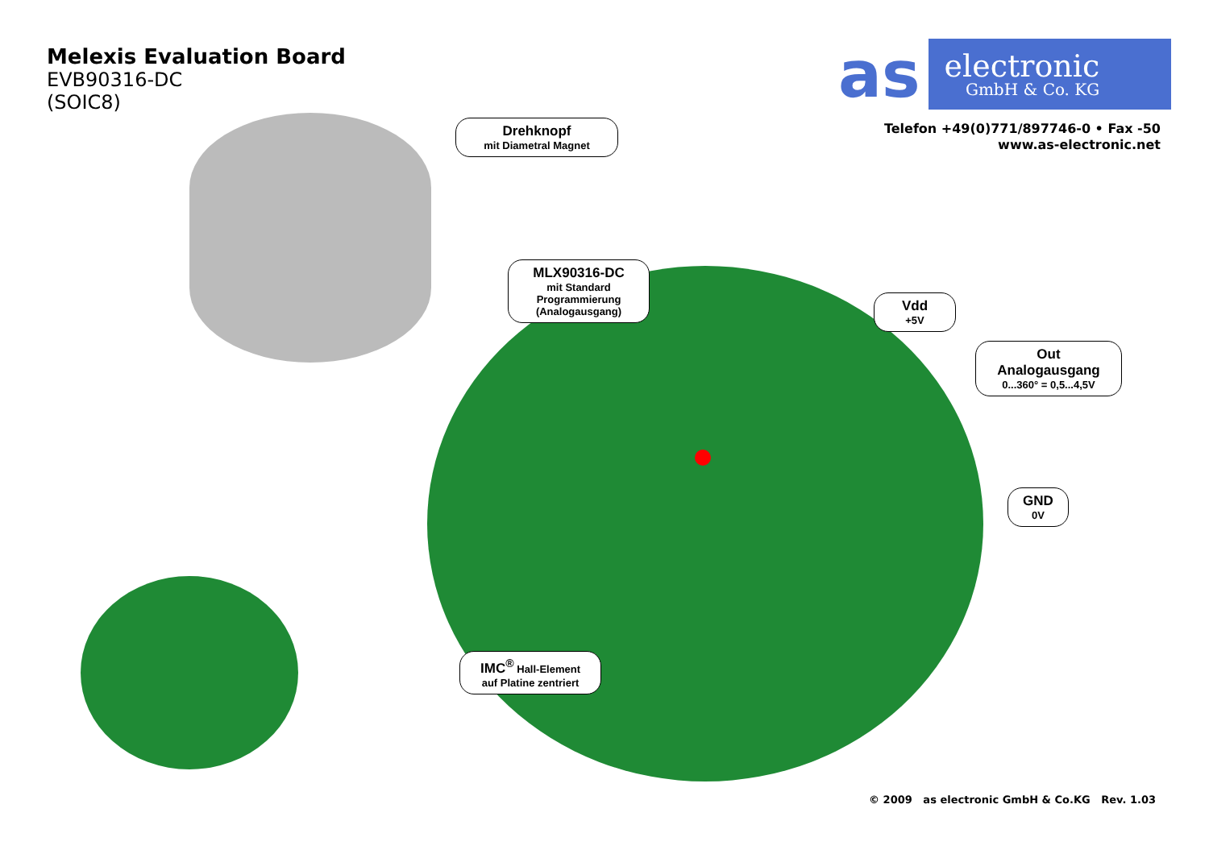Melexis Evaluation Board
EVB90316-DC
(SOIC8)
as electronic
GmbH & Co. KG
Telefon +49(0)771/897746-0 • Fax -50
www.as-electronic.net
Drehknopf
mit Diametral Magnet
MLX90316-DC
mit Standard Programmierung (Analogausgang)
Vdd
+5V
Out
Analogausgang
0...360° = 0,5...4,5V
GND
0V
IMC<sup>®</sup> Hall-Element
auf Platine zentriert
© 2009 as electronic GmbH & Co.KG Rev. 1.03